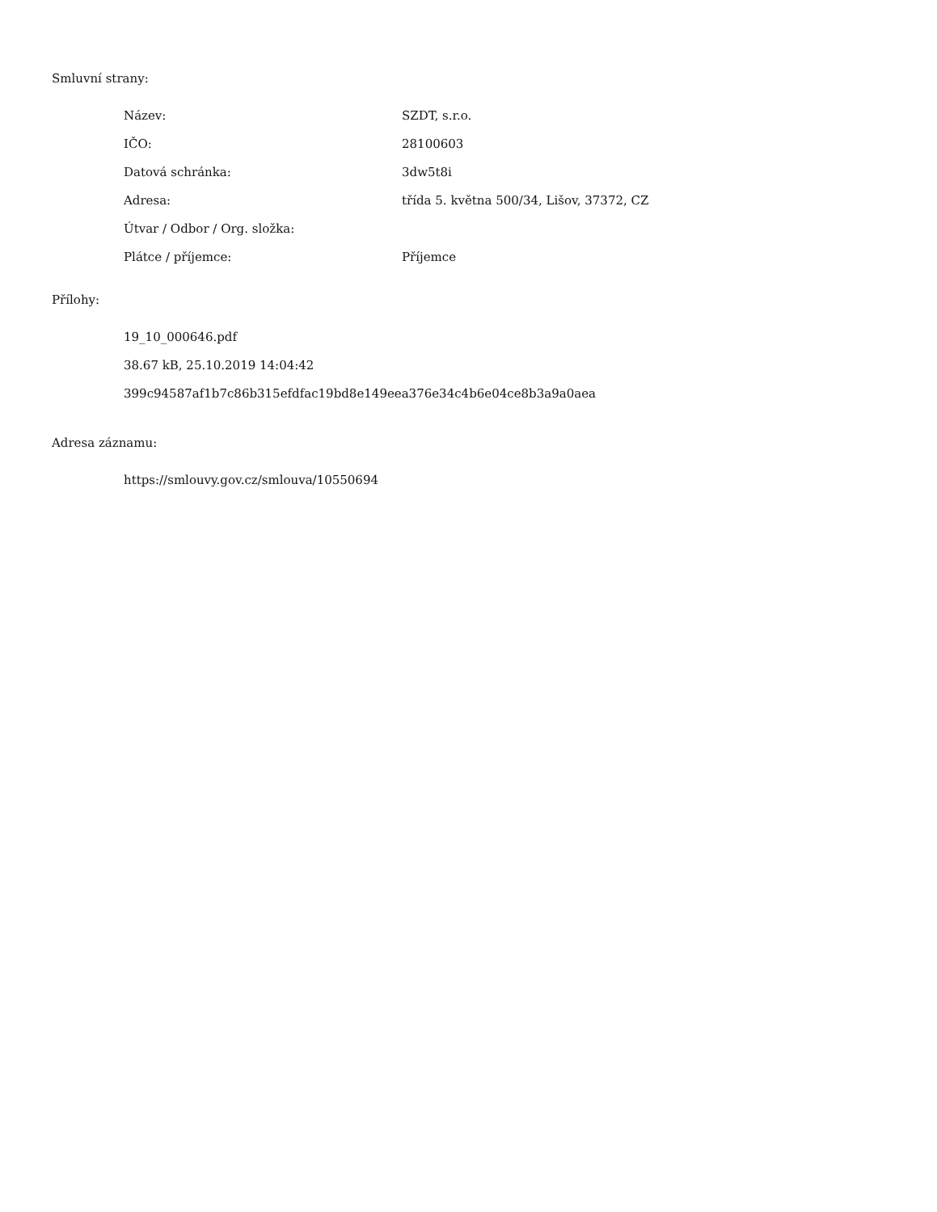Smluvní strany:
| Název: | SZDT, s.r.o. |
| IČO: | 28100603 |
| Datová schránka: | 3dw5t8i |
| Adresa: | třída 5. května 500/34, Lišov, 37372, CZ |
| Útvar / Odbor / Org. složka: | |
| Plátce / příjemce: | Příjemce |
Přílohy:
19_10_000646.pdf
38.67 kB, 25.10.2019 14:04:42
399c94587af1b7c86b315efdfac19bd8e149eea376e34c4b6e04ce8b3a9a0aea
Adresa záznamu:
https://smlouvy.gov.cz/smlouva/10550694